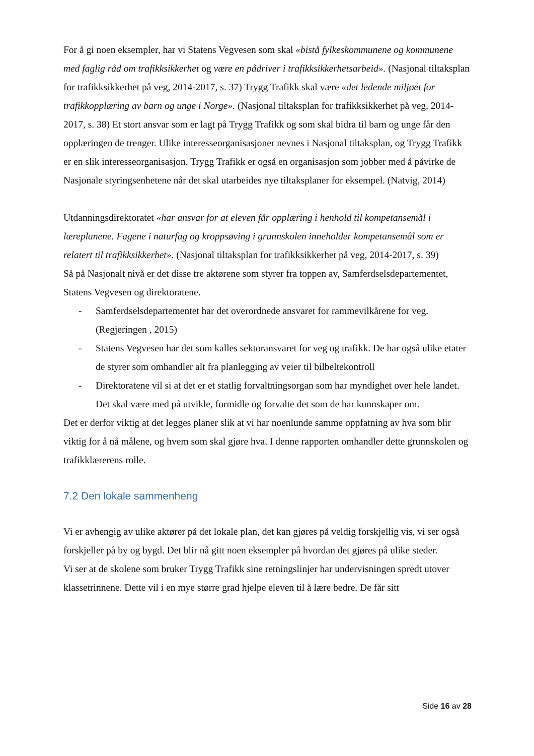For å gi noen eksempler, har vi Statens Vegvesen som skal «bistå fylkeskommunene og kommunene med faglig råd om trafikksikkerhet og være en pådriver i trafikksikkerhetsarbeid». (Nasjonal tiltaksplan for trafikksikkerhet på veg, 2014-2017, s. 37) Trygg Trafikk skal være «det ledende miljøet for trafikkopplæring av barn og unge i Norge». (Nasjonal tiltaksplan for trafikksikkerhet på veg, 2014-2017, s. 38) Et stort ansvar som er lagt på Trygg Trafikk og som skal bidra til barn og unge får den opplæringen de trenger. Ulike interesseorganisasjoner nevnes i Nasjonal tiltaksplan, og Trygg Trafikk er en slik interesseorganisasjon. Trygg Trafikk er også en organisasjon som jobber med å påvirke de Nasjonale styringsenhetene når det skal utarbeides nye tiltaksplaner for eksempel. (Natvig, 2014)
Utdanningsdirektoratet «har ansvar for at eleven får opplæring i henhold til kompetansemål i læreplanene. Fagene i naturfag og kroppsøving i grunnskolen inneholder kompetansemål som er relatert til trafikksikkerhet». (Nasjonal tiltaksplan for trafikksikkerhet på veg, 2014-2017, s. 39)
Så på Nasjonalt nivå er det disse tre aktørene som styrer fra toppen av, Samferdselsdepartementet, Statens Vegvesen og direktoratene.
- Samferdselsdepartementet har det overordnede ansvaret for rammevilkårene for veg. (Regjeringen , 2015)
- Statens Vegvesen har det som kalles sektoransvaret for veg og trafikk. De har også ulike etater de styrer som omhandler alt fra planlegging av veier til bilbeltekontroll
- Direktoratene vil si at det er et statlig forvaltningsorgan som har myndighet over hele landet. Det skal være med på utvikle, formidle og forvalte det som de har kunnskaper om.
Det er derfor viktig at det legges planer slik at vi har noenlunde samme oppfatning av hva som blir viktig for å nå målene, og hvem som skal gjøre hva. I denne rapporten omhandler dette grunnskolen og trafikklærerens rolle.
7.2 Den lokale sammenheng
Vi er avhengig av ulike aktører på det lokale plan, det kan gjøres på veldig forskjellig vis, vi ser også forskjeller på by og bygd. Det blir nå gitt noen eksempler på hvordan det gjøres på ulike steder.
Vi ser at de skolene som bruker Trygg Trafikk sine retningslinjer har undervisningen spredt utover klassetrinnene. Dette vil i en mye større grad hjelpe eleven til å lære bedre. De får sitt
Side 16 av 28